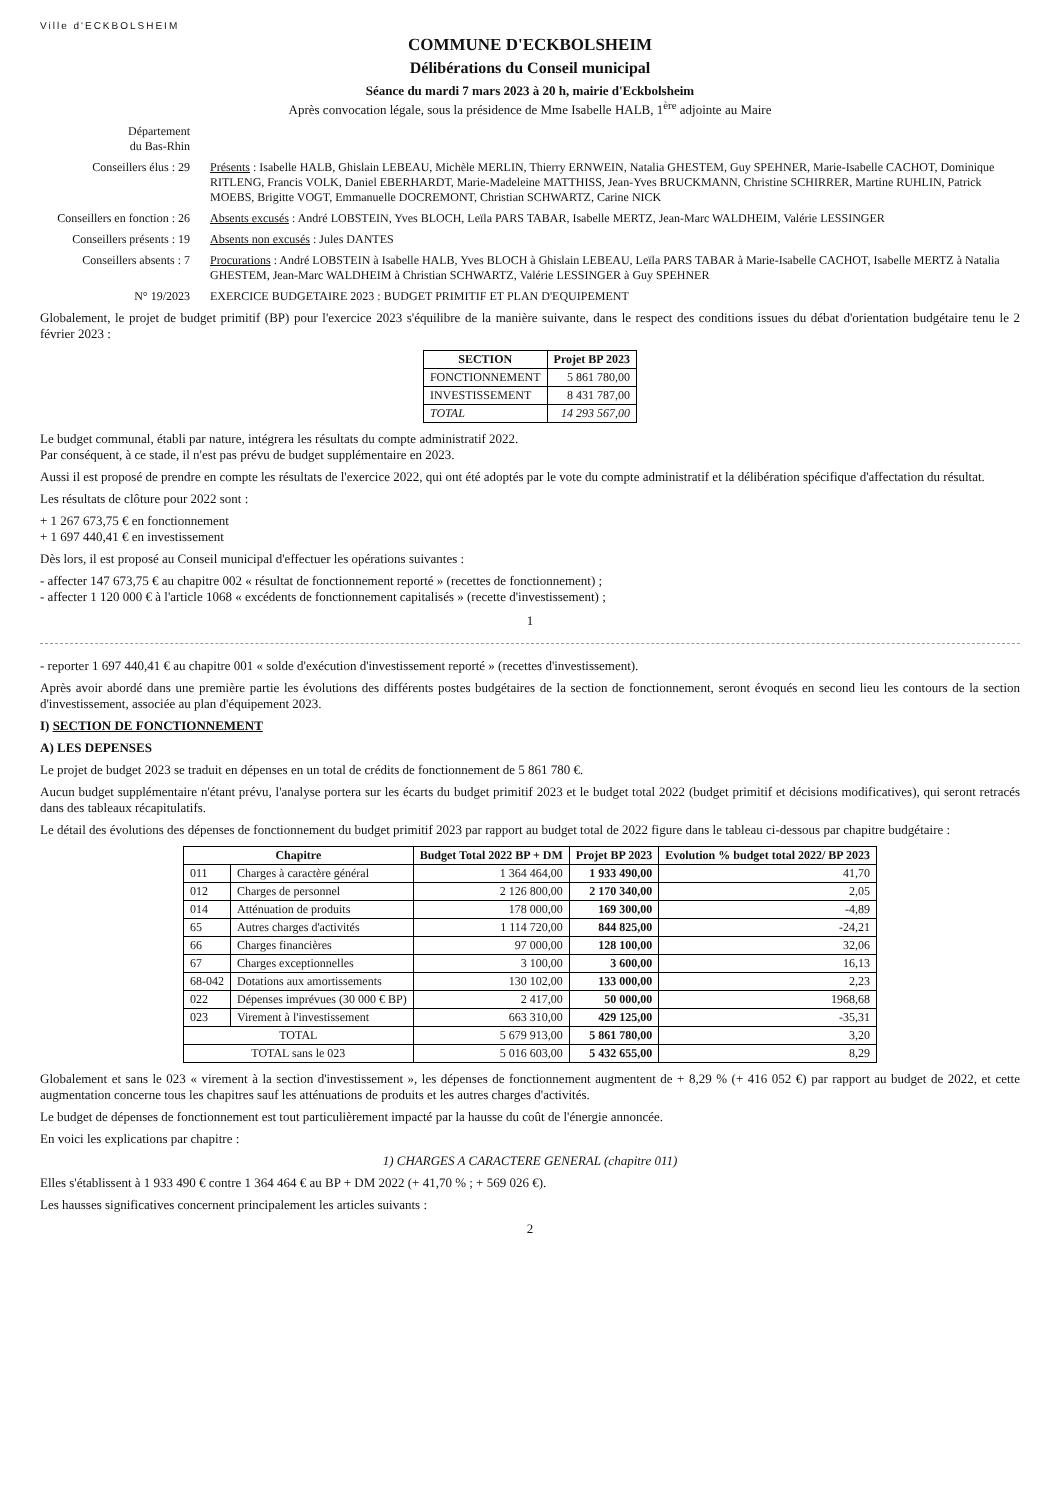Ville d'ECKBOLSHEIM
COMMUNE D'ECKBOLSHEIM
Délibérations du Conseil municipal
Séance du mardi 7 mars 2023 à 20 h, mairie d'Eckbolsheim
Après convocation légale, sous la présidence de Mme Isabelle HALB, 1<sup>ère</sup> adjointe au Maire
Département
du Bas-Rhin
Conseillers élus : 29
Présents : Isabelle HALB, Ghislain LEBEAU, Michèle MERLIN, Thierry ERNWEIN, Natalia GHESTEM, Guy SPEHNER, Marie-Isabelle CACHOT, Dominique RITLENG, Francis VOLK, Daniel EBERHARDT, Marie-Madeleine MATTHISS, Jean-Yves BRUCKMANN, Christine SCHIRRER, Martine RUHLIN, Patrick MOEBS, Brigitte VOGT, Emmanuelle DOCREMONT, Christian SCHWARTZ, Carine NICK
Conseillers en fonction : 26
Absents excusés : André LOBSTEIN, Yves BLOCH, Leïla PARS TABAR, Isabelle MERTZ, Jean-Marc WALDHEIM, Valérie LESSINGER
Conseillers présents : 19
Absents non excusés : Jules DANTES
Conseillers absents : 7
Procurations : André LOBSTEIN à Isabelle HALB, Yves BLOCH à Ghislain LEBEAU, Leïla PARS TABAR à Marie-Isabelle CACHOT, Isabelle MERTZ à Natalia GHESTEM, Jean-Marc WALDHEIM à Christian SCHWARTZ, Valérie LESSINGER à Guy SPEHNER
N° 19/2023 EXERCICE BUDGETAIRE 2023 : BUDGET PRIMITIF ET PLAN D'EQUIPEMENT
Globalement, le projet de budget primitif (BP) pour l'exercice 2023 s'équilibre de la manière suivante, dans le respect des conditions issues du débat d'orientation budgétaire tenu le 2 février 2023 :
| SECTION | Projet BP 2023 |
| --- | --- |
| FONCTIONNEMENT | 5 861 780,00 |
| INVESTISSEMENT | 8 431 787,00 |
| TOTAL | 14 293 567,00 |
Le budget communal, établi par nature, intégrera les résultats du compte administratif 2022.
Par conséquent, à ce stade, il n'est pas prévu de budget supplémentaire en 2023.
Aussi il est proposé de prendre en compte les résultats de l'exercice 2022, qui ont été adoptés par le vote du compte administratif et la délibération spécifique d'affectation du résultat.
Les résultats de clôture pour 2022 sont :
+ 1 267 673,75 € en fonctionnement
+ 1 697 440,41 € en investissement
Dès lors, il est proposé au Conseil municipal d'effectuer les opérations suivantes :
- affecter 147 673,75 € au chapitre 002 « résultat de fonctionnement reporté » (recettes de fonctionnement) ;
- affecter 1 120 000 € à l'article 1068 « excédents de fonctionnement capitalisés » (recette d'investissement) ;
1
- reporter 1 697 440,41 € au chapitre 001 « solde d'exécution d'investissement reporté » (recettes d'investissement).
Après avoir abordé dans une première partie les évolutions des différents postes budgétaires de la section de fonctionnement, seront évoqués en second lieu les contours de la section d'investissement, associée au plan d'équipement 2023.
I) SECTION DE FONCTIONNEMENT
A) LES DEPENSES
Le projet de budget 2023 se traduit en dépenses en un total de crédits de fonctionnement de 5 861 780 €.
Aucun budget supplémentaire n'étant prévu, l'analyse portera sur les écarts du budget primitif 2023 et le budget total 2022 (budget primitif et décisions modificatives), qui seront retracés dans des tableaux récapitulatifs.
Le détail des évolutions des dépenses de fonctionnement du budget primitif 2023 par rapport au budget total de 2022 figure dans le tableau ci-dessous par chapitre budgétaire :
| Chapitre | | Budget Total 2022 BP + DM | Projet BP 2023 | Evolution % budget total 2022/ BP 2023 |
| --- | --- | --- | --- | --- |
| 011 | Charges à caractère général | 1 364 464,00 | 1 933 490,00 | 41,70 |
| 012 | Charges de personnel | 2 126 800,00 | 2 170 340,00 | 2,05 |
| 014 | Atténuation de produits | 178 000,00 | 169 300,00 | -4,89 |
| 65 | Autres charges d'activités | 1 114 720,00 | 844 825,00 | -24,21 |
| 66 | Charges financières | 97 000,00 | 128 100,00 | 32,06 |
| 67 | Charges exceptionnelles | 3 100,00 | 3 600,00 | 16,13 |
| 68-042 | Dotations aux amortissements | 130 102,00 | 133 000,00 | 2,23 |
| 022 | Dépenses imprévues (30 000 € BP) | 2 417,00 | 50 000,00 | 1968,68 |
| 023 | Virement à l'investissement | 663 310,00 | 429 125,00 | -35,31 |
| TOTAL | | 5 679 913,00 | 5 861 780,00 | 3,20 |
| TOTAL sans le 023 | | 5 016 603,00 | 5 432 655,00 | 8,29 |
Globalement et sans le 023 « virement à la section d'investissement », les dépenses de fonctionnement augmentent de + 8,29 % (+ 416 052 €) par rapport au budget de 2022, et cette augmentation concerne tous les chapitres sauf les atténuations de produits et les autres charges d'activités.
Le budget de dépenses de fonctionnement est tout particulièrement impacté par la hausse du coût de l'énergie annoncée.
En voici les explications par chapitre :
1) CHARGES A CARACTERE GENERAL (chapitre 011)
Elles s'établissent à 1 933 490 € contre 1 364 464 € au BP + DM 2022 (+ 41,70 % ; + 569 026 €).
Les hausses significatives concernent principalement les articles suivants :
2